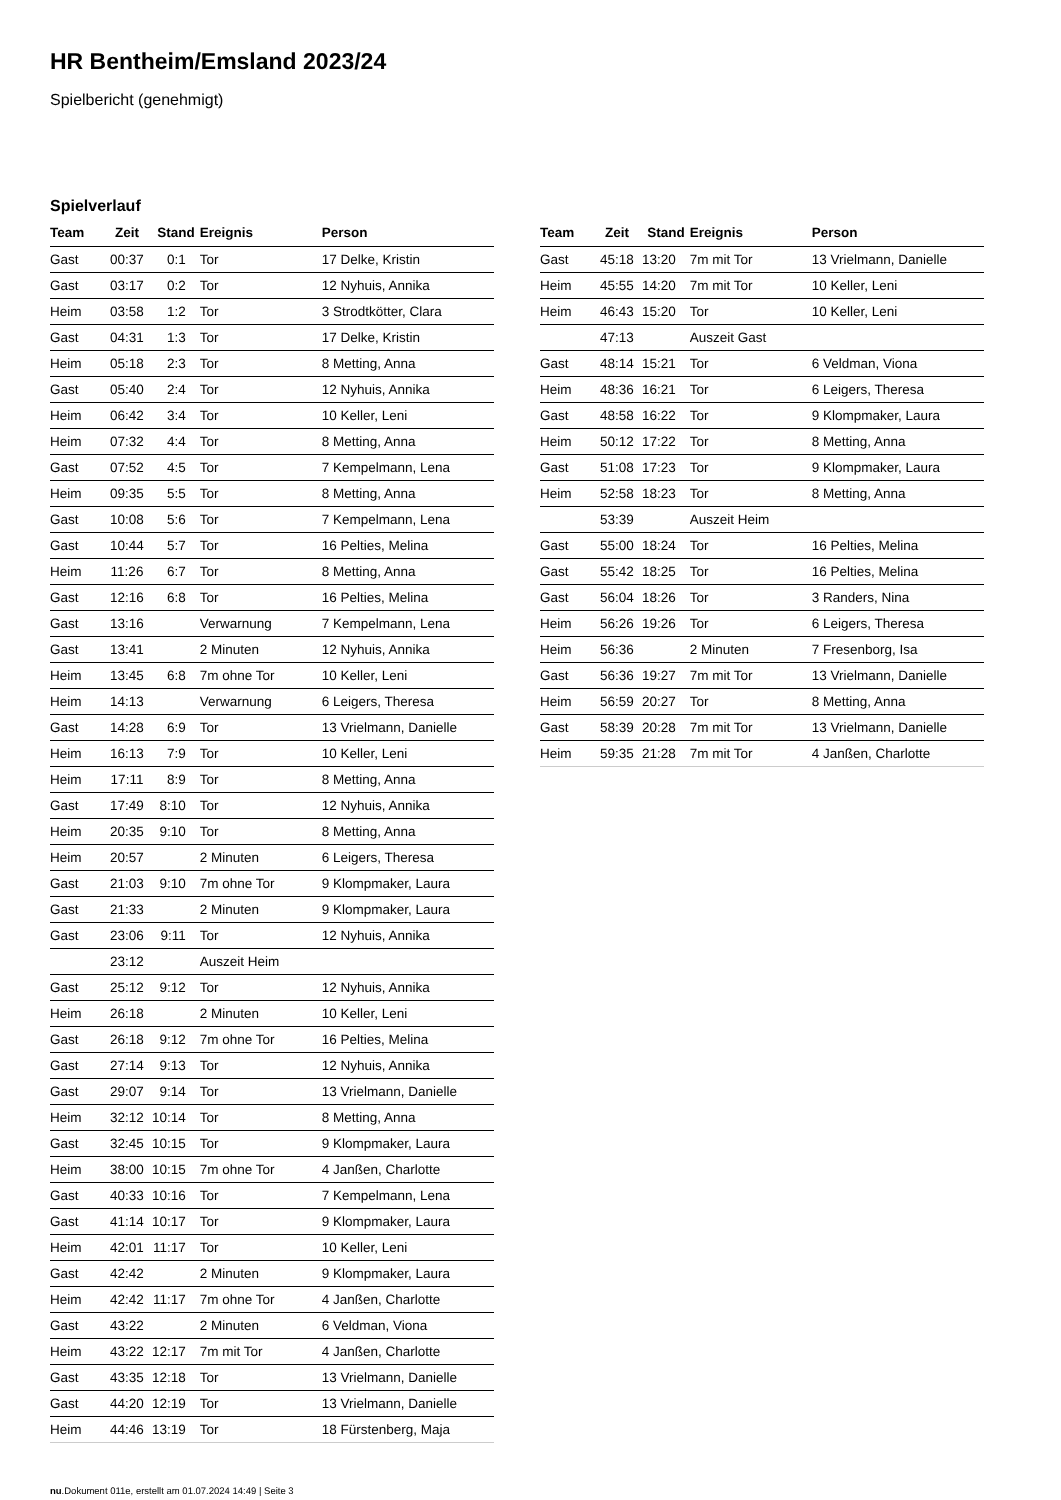HR Bentheim/Emsland 2023/24
Spielbericht (genehmigt)
Spielverlauf
| Team | Zeit | Stand | Ereignis | Person |
| --- | --- | --- | --- | --- |
| Gast | 00:37 | 0:1 | Tor | 17 Delke, Kristin |
| Gast | 03:17 | 0:2 | Tor | 12 Nyhuis, Annika |
| Heim | 03:58 | 1:2 | Tor | 3 Strodtkötter, Clara |
| Gast | 04:31 | 1:3 | Tor | 17 Delke, Kristin |
| Heim | 05:18 | 2:3 | Tor | 8 Metting, Anna |
| Gast | 05:40 | 2:4 | Tor | 12 Nyhuis, Annika |
| Heim | 06:42 | 3:4 | Tor | 10 Keller, Leni |
| Heim | 07:32 | 4:4 | Tor | 8 Metting, Anna |
| Gast | 07:52 | 4:5 | Tor | 7 Kempelmann, Lena |
| Heim | 09:35 | 5:5 | Tor | 8 Metting, Anna |
| Gast | 10:08 | 5:6 | Tor | 7 Kempelmann, Lena |
| Gast | 10:44 | 5:7 | Tor | 16 Pelties, Melina |
| Heim | 11:26 | 6:7 | Tor | 8 Metting, Anna |
| Gast | 12:16 | 6:8 | Tor | 16 Pelties, Melina |
| Gast | 13:16 | | Verwarnung | 7 Kempelmann, Lena |
| Gast | 13:41 | | 2 Minuten | 12 Nyhuis, Annika |
| Heim | 13:45 | 6:8 | 7m ohne Tor | 10 Keller, Leni |
| Heim | 14:13 | | Verwarnung | 6 Leigers, Theresa |
| Gast | 14:28 | 6:9 | Tor | 13 Vrielmann, Danielle |
| Heim | 16:13 | 7:9 | Tor | 10 Keller, Leni |
| Heim | 17:11 | 8:9 | Tor | 8 Metting, Anna |
| Gast | 17:49 | 8:10 | Tor | 12 Nyhuis, Annika |
| Heim | 20:35 | 9:10 | Tor | 8 Metting, Anna |
| Heim | 20:57 | | 2 Minuten | 6 Leigers, Theresa |
| Gast | 21:03 | 9:10 | 7m ohne Tor | 9 Klompmaker, Laura |
| Gast | 21:33 | | 2 Minuten | 9 Klompmaker, Laura |
| Gast | 23:06 | 9:11 | Tor | 12 Nyhuis, Annika |
| | 23:12 | | Auszeit Heim | |
| Gast | 25:12 | 9:12 | Tor | 12 Nyhuis, Annika |
| Heim | 26:18 | | 2 Minuten | 10 Keller, Leni |
| Gast | 26:18 | 9:12 | 7m ohne Tor | 16 Pelties, Melina |
| Gast | 27:14 | 9:13 | Tor | 12 Nyhuis, Annika |
| Gast | 29:07 | 9:14 | Tor | 13 Vrielmann, Danielle |
| Heim | 32:12 | 10:14 | Tor | 8 Metting, Anna |
| Gast | 32:45 | 10:15 | Tor | 9 Klompmaker, Laura |
| Heim | 38:00 | 10:15 | 7m ohne Tor | 4 Janßen, Charlotte |
| Gast | 40:33 | 10:16 | Tor | 7 Kempelmann, Lena |
| Gast | 41:14 | 10:17 | Tor | 9 Klompmaker, Laura |
| Heim | 42:01 | 11:17 | Tor | 10 Keller, Leni |
| Gast | 42:42 | | 2 Minuten | 9 Klompmaker, Laura |
| Heim | 42:42 | 11:17 | 7m ohne Tor | 4 Janßen, Charlotte |
| Gast | 43:22 | | 2 Minuten | 6 Veldman, Viona |
| Heim | 43:22 | 12:17 | 7m mit Tor | 4 Janßen, Charlotte |
| Gast | 43:35 | 12:18 | Tor | 13 Vrielmann, Danielle |
| Gast | 44:20 | 12:19 | Tor | 13 Vrielmann, Danielle |
| Heim | 44:46 | 13:19 | Tor | 18 Fürstenberg, Maja |
| Team | Zeit | Stand | Ereignis | Person |
| --- | --- | --- | --- | --- |
| Gast | 45:18 | 13:20 | 7m mit Tor | 13 Vrielmann, Danielle |
| Heim | 45:55 | 14:20 | 7m mit Tor | 10 Keller, Leni |
| Heim | 46:43 | 15:20 | Tor | 10 Keller, Leni |
| | 47:13 | | Auszeit Gast | |
| Gast | 48:14 | 15:21 | Tor | 6 Veldman, Viona |
| Heim | 48:36 | 16:21 | Tor | 6 Leigers, Theresa |
| Gast | 48:58 | 16:22 | Tor | 9 Klompmaker, Laura |
| Heim | 50:12 | 17:22 | Tor | 8 Metting, Anna |
| Gast | 51:08 | 17:23 | Tor | 9 Klompmaker, Laura |
| Heim | 52:58 | 18:23 | Tor | 8 Metting, Anna |
| | 53:39 | | Auszeit Heim | |
| Gast | 55:00 | 18:24 | Tor | 16 Pelties, Melina |
| Gast | 55:42 | 18:25 | Tor | 16 Pelties, Melina |
| Gast | 56:04 | 18:26 | Tor | 3 Randers, Nina |
| Heim | 56:26 | 19:26 | Tor | 6 Leigers, Theresa |
| Heim | 56:36 | | 2 Minuten | 7 Fresenborg, Isa |
| Gast | 56:36 | 19:27 | 7m mit Tor | 13 Vrielmann, Danielle |
| Heim | 56:59 | 20:27 | Tor | 8 Metting, Anna |
| Gast | 58:39 | 20:28 | 7m mit Tor | 13 Vrielmann, Danielle |
| Heim | 59:35 | 21:28 | 7m mit Tor | 4 Janßen, Charlotte |
nu.Dokument 011e, erstellt am 01.07.2024 14:49 | Seite 3